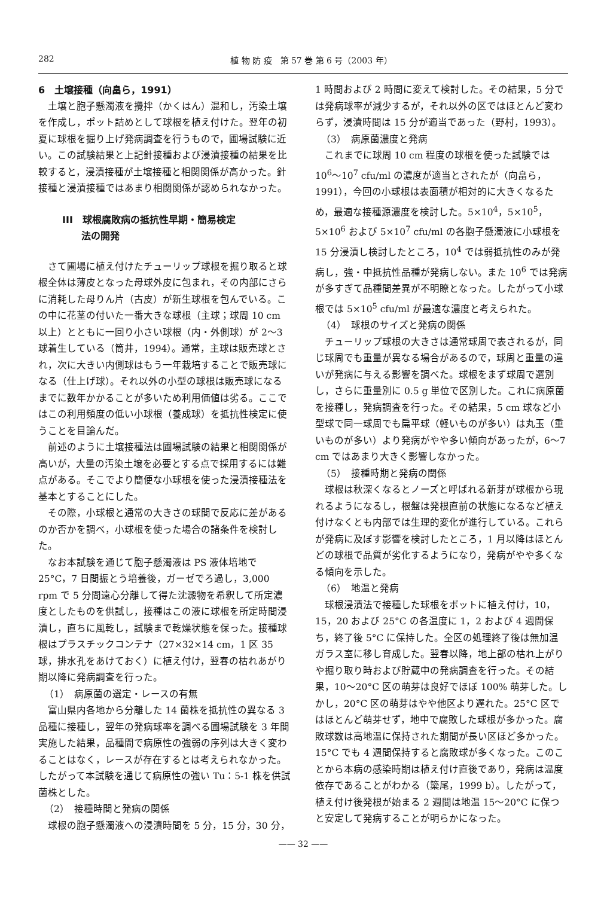282 植 物 防 疫　第 57 巻 第 6 号（2003 年）
6　土壌接種（向畠ら，1991）
土壌と胞子懸濁液を攪拌（かくはん）混和し，汚染土壌を作成し，ポット詰めとして球根を植え付けた。翌年の初夏に球根を掘り上げ発病調査を行うもので，圃場試験に近い。この試験結果と上記針接種および浸漬接種の結果を比較すると，浸漬接種が土壌接種と相関関係が高かった。針接種と浸漬接種ではあまり相関関係が認められなかった。
III　球根腐敗病の抵抗性早期・簡易検定
　　法の開発
さて圃場に植え付けたチューリップ球根を掘り取ると球根全体は薄皮となった母球外皮に包まれ，その内部にさらに消耗した母りん片（古皮）が新生球根を包んでいる。この中に花茎の付いた一番大きな球根（主球；球周 10 cm 以上）とともに一回り小さい球根（内・外側球）が 2〜3 球着生している（筒井，1994）。通常，主球は販売球とされ，次に大きい内側球はもう一年栽培することで販売球になる（仕上げ球）。それ以外の小型の球根は販売球になるまでに数年かかることが多いため利用価値は劣る。ここではこの利用頻度の低い小球根（養成球）を抵抗性検定に使うことを目論んだ。
前述のように土壌接種法は圃場試験の結果と相関関係が高いが，大量の汚染土壌を必要とする点で採用するには難点がある。そこでより簡便な小球根を使った浸漬接種法を基本とすることにした。
その際，小球根と通常の大きさの球間で反応に差があるのか否かを調べ，小球根を使った場合の諸条件を検討した。
なお本試験を通じて胞子懸濁液は PS 液体培地で 25°C，7 日間振とう培養後，ガーゼでろ過し，3,000 rpm で 5 分間遠心分離して得た沈澱物を希釈して所定濃度としたものを供試し，接種はこの液に球根を所定時間浸漬し，直ちに風乾し，試験まで乾燥状態を保った。接種球根はプラスチックコンテナ（27×32×14 cm，1 区 35 球，排水孔をあけておく）に植え付け，翌春の枯れあがり期以降に発病調査を行った。
（1）　病原菌の選定・レースの有無
富山県内各地から分離した 14 菌株を抵抗性の異なる 3 品種に接種し，翌年の発病球率を調べる圃場試験を 3 年間実施した結果，品種間で病原性の強弱の序列は大きく変わることはなく，レースが存在するとは考えられなかった。したがって本試験を通じて病原性の強い Tu：5-1 株を供試菌株とした。
（2）　接種時間と発病の関係
球根の胞子懸濁液への浸漬時間を 5 分，15 分，30 分，
1 時間および 2 時間に変えて検討した。その結果，5 分では発病球率が減少するが，それ以外の区ではほとんど変わらず，浸漬時間は 15 分が適当であった（野村，1993）。
（3）　病原菌濃度と発病
これまでに球周 10 cm 程度の球根を使った試験では 10<sup>6</sup>〜10<sup>7</sup> cfu/ml の濃度が適当とされたが（向畠ら，1991），今回の小球根は表面積が相対的に大きくなるため，最適な接種源濃度を検討した。5×10<sup>4</sup>，5×10<sup>5</sup>，5×10<sup>6</sup> および 5×10<sup>7</sup> cfu/ml の各胞子懸濁液に小球根を 15 分浸漬し検討したところ，10<sup>4</sup> では弱抵抗性のみが発病し，強・中抵抗性品種が発病しない。また 10<sup>6</sup> では発病が多すぎて品種間差異が不明瞭となった。したがって小球根では 5×10<sup>5</sup> cfu/ml が最適な濃度と考えられた。
（4）　球根のサイズと発病の関係
チューリップ球根の大きさは通常球周で表されるが，同じ球周でも重量が異なる場合があるので，球周と重量の違いが発病に与える影響を調べた。球根をまず球周で選別し，さらに重量別に 0.5 g 単位で区別した。これに病原菌を接種し，発病調査を行った。その結果，5 cm 球など小型球で同一球周でも扁平球（軽いものが多い）は丸玉（重いものが多い）より発病がやや多い傾向があったが，6〜7 cm ではあまり大きく影響しなかった。
（5）　接種時期と発病の関係
球根は秋深くなるとノーズと呼ばれる新芽が球根から現れるようになるし，根盤は発根直前の状態になるなど植え付けなくとも内部では生理的変化が進行している。これらが発病に及ぼす影響を検討したところ，1 月以降はほとんどの球根で品質が劣化するようになり，発病がやや多くなる傾向を示した。
（6）　地温と発病
球根浸漬法で接種した球根をポットに植え付け，10，15，20 および 25°C の各温度に 1，2 および 4 週間保ち，終了後 5°C に保持した。全区の処理終了後は無加温ガラス室に移し育成した。翌春以降，地上部の枯れ上がりや掘り取り時および貯蔵中の発病調査を行った。その結果，10〜20°C 区の萌芽は良好でほぼ 100% 萌芽した。しかし，20°C 区の萌芽はやや他区より遅れた。25°C 区ではほとんど萌芽せず，地中で腐敗した球根が多かった。腐敗球数は高地温に保持された期間が長い区ほど多かった。15°C でも 4 週間保持すると腐敗球が多くなった。このことから本病の感染時期は植え付け直後であり，発病は温度依存であることがわかる（簗尾，1999 b）。したがって，植え付け後発根が始まる 2 週間は地温 15〜20°C に保つと安定して発病することが明らかになった。
—— 32 ——